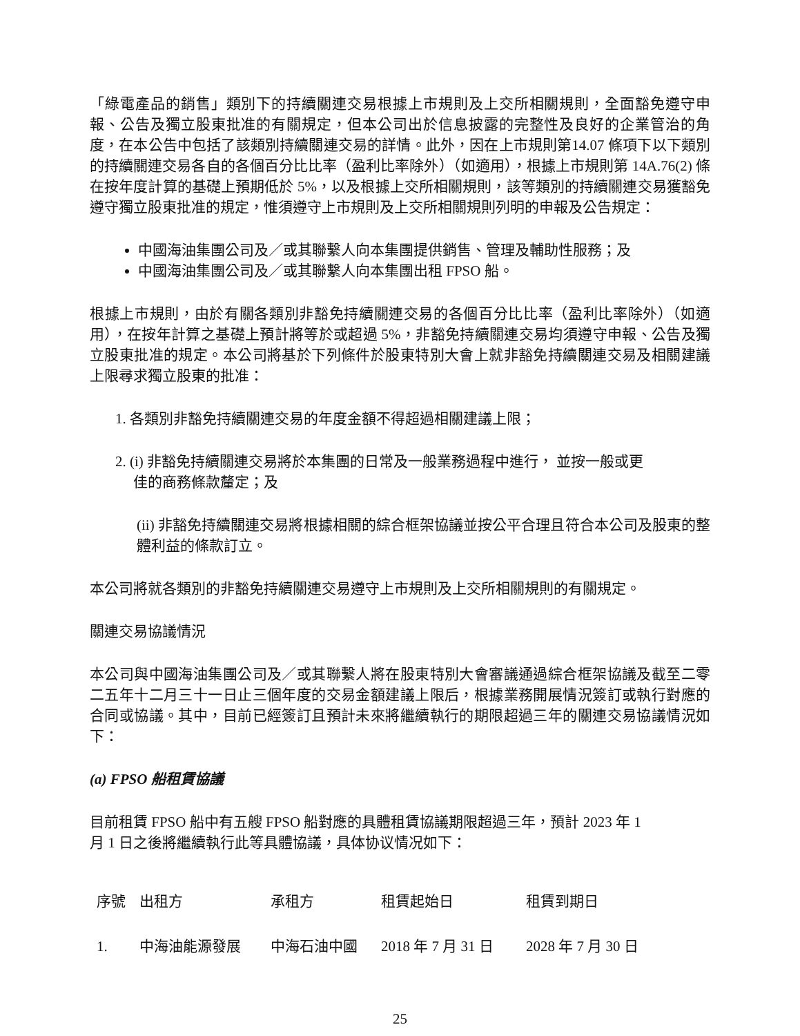「綠電產品的銷售」類別下的持續關連交易根據上市規則及上交所相關規則，全面豁免遵守申報、公告及獨立股東批准的有關規定，但本公司出於信息披露的完整性及良好的企業管治的角度，在本公告中包括了該類別持續關連交易的詳情。此外，因在上市規則第14.07 條項下以下類別的持續關連交易各自的各個百分比比率（盈利比率除外）（如適用），根據上市規則第 14A.76(2) 條在按年度計算的基礎上預期低於 5%，以及根據上交所相關規則，該等類別的持續關連交易獲豁免遵守獨立股東批准的規定，惟須遵守上市規則及上交所相關規則列明的申報及公告規定：
中國海油集團公司及／或其聯繫人向本集團提供銷售、管理及輔助性服務；及
中國海油集團公司及／或其聯繫人向本集團出租 FPSO 船。
根據上市規則，由於有關各類別非豁免持續關連交易的各個百分比比率（盈利比率除外）（如適用），在按年計算之基礎上預計將等於或超過 5%，非豁免持續關連交易均須遵守申報、公告及獨立股東批准的規定。本公司將基於下列條件於股東特別大會上就非豁免持續關連交易及相關建議上限尋求獨立股東的批准：
1. 各類別非豁免持續關連交易的年度金額不得超過相關建議上限；
2. (i) 非豁免持續關連交易將於本集團的日常及一般業務過程中進行， 並按一般或更
佳的商務條款釐定；及
(ii) 非豁免持續關連交易將根據相關的綜合框架協議並按公平合理且符合本公司及股東的整體利益的條款訂立。
本公司將就各類別的非豁免持續關連交易遵守上市規則及上交所相關規則的有關規定。
關連交易協議情況
本公司與中國海油集團公司及／或其聯繫人將在股東特別大會審議通過綜合框架協議及截至二零二五年十二月三十一日止三個年度的交易金額建議上限后，根據業務開展情況簽訂或執行對應的合同或協議。其中，目前已經簽訂且預計未來將繼續執行的期限超過三年的關連交易協議情況如下：
(a) FPSO 船租賃協議
目前租賃 FPSO 船中有五艘 FPSO 船對應的具體租賃協議期限超過三年，預計 2023 年 1
月 1 日之後將繼續執行此等具體協議，具体协议情况如下：
| 序號 | 出租方 | 承租方 | 租賃起始日 | 租賃到期日 |
| --- | --- | --- | --- | --- |
| 1. | 中海油能源發展 | 中海石油中國 | 2018 年 7 月 31 日 | 2028 年 7 月 30 日 |
25